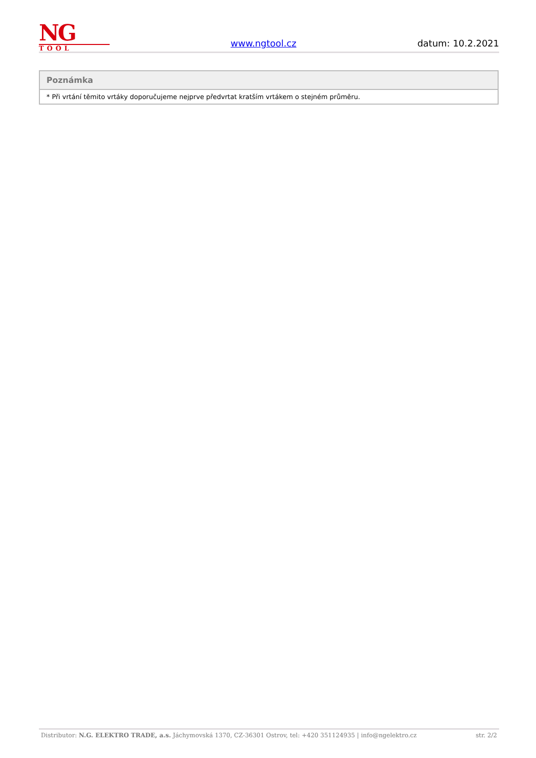NG
TOOL
www.ngtool.cz
datum: 10.2.2021
| Poznámka |
| --- |
| * Při vrtání těmito vrtáky doporučujeme nejprve předvrtat kratším vrtákem o stejném průměru. |
Distributor: N.G. ELEKTRO TRADE, a.s. Jáchymovská 1370, CZ-36301 Ostrov, tel: +420 351124935 | info@ngelektro.cz str. 2/2